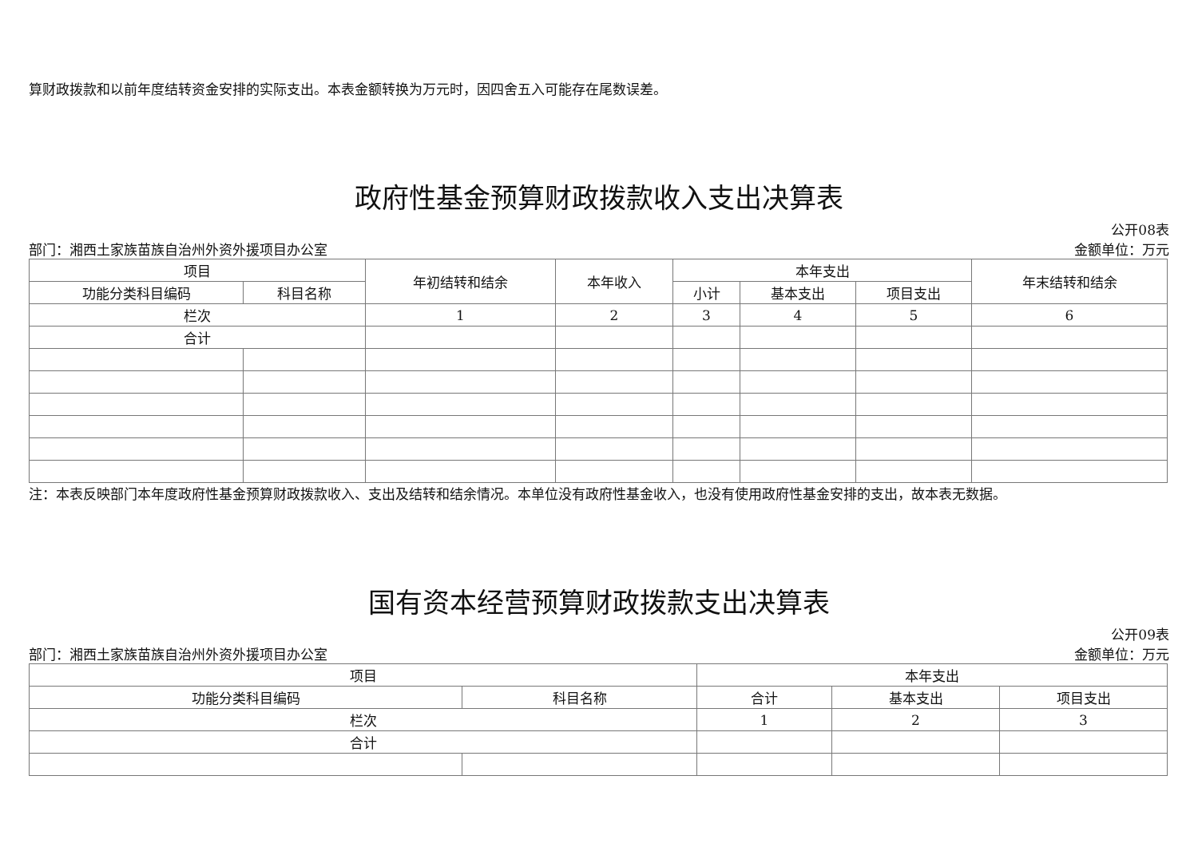算财政拨款和以前年度结转资金安排的实际支出。本表金额转换为万元时，因四舍五入可能存在尾数误差。
政府性基金预算财政拨款收入支出决算表
公开08表
部门：湘西土家族苗族自治州外资外援项目办公室 金额单位：万元
| 项目 | | 年初结转和结余 | 本年收入 | 本年支出 | | | 年末结转和结余 |
| --- | --- | --- | --- | --- | --- | --- | --- |
| 功能分类科目编码 | 科目名称 | | | 小计 | 基本支出 | 项目支出 | |
| 栏次 | | 1 | 2 | 3 | 4 | 5 | 6 |
| 合计 | | | | | | | |
注：本表反映部门本年度政府性基金预算财政拨款收入、支出及结转和结余情况。本单位没有政府性基金收入，也没有使用政府性基金安排的支出，故本表无数据。
国有资本经营预算财政拨款支出决算表
公开09表
部门：湘西土家族苗族自治州外资外援项目办公室 金额单位：万元
| 项目 | | 本年支出 | | |
| --- | --- | --- | --- | --- |
| 功能分类科目编码 | 科目名称 | 合计 | 基本支出 | 项目支出 |
| 栏次 | | 1 | 2 | 3 |
| 合计 | | | | |